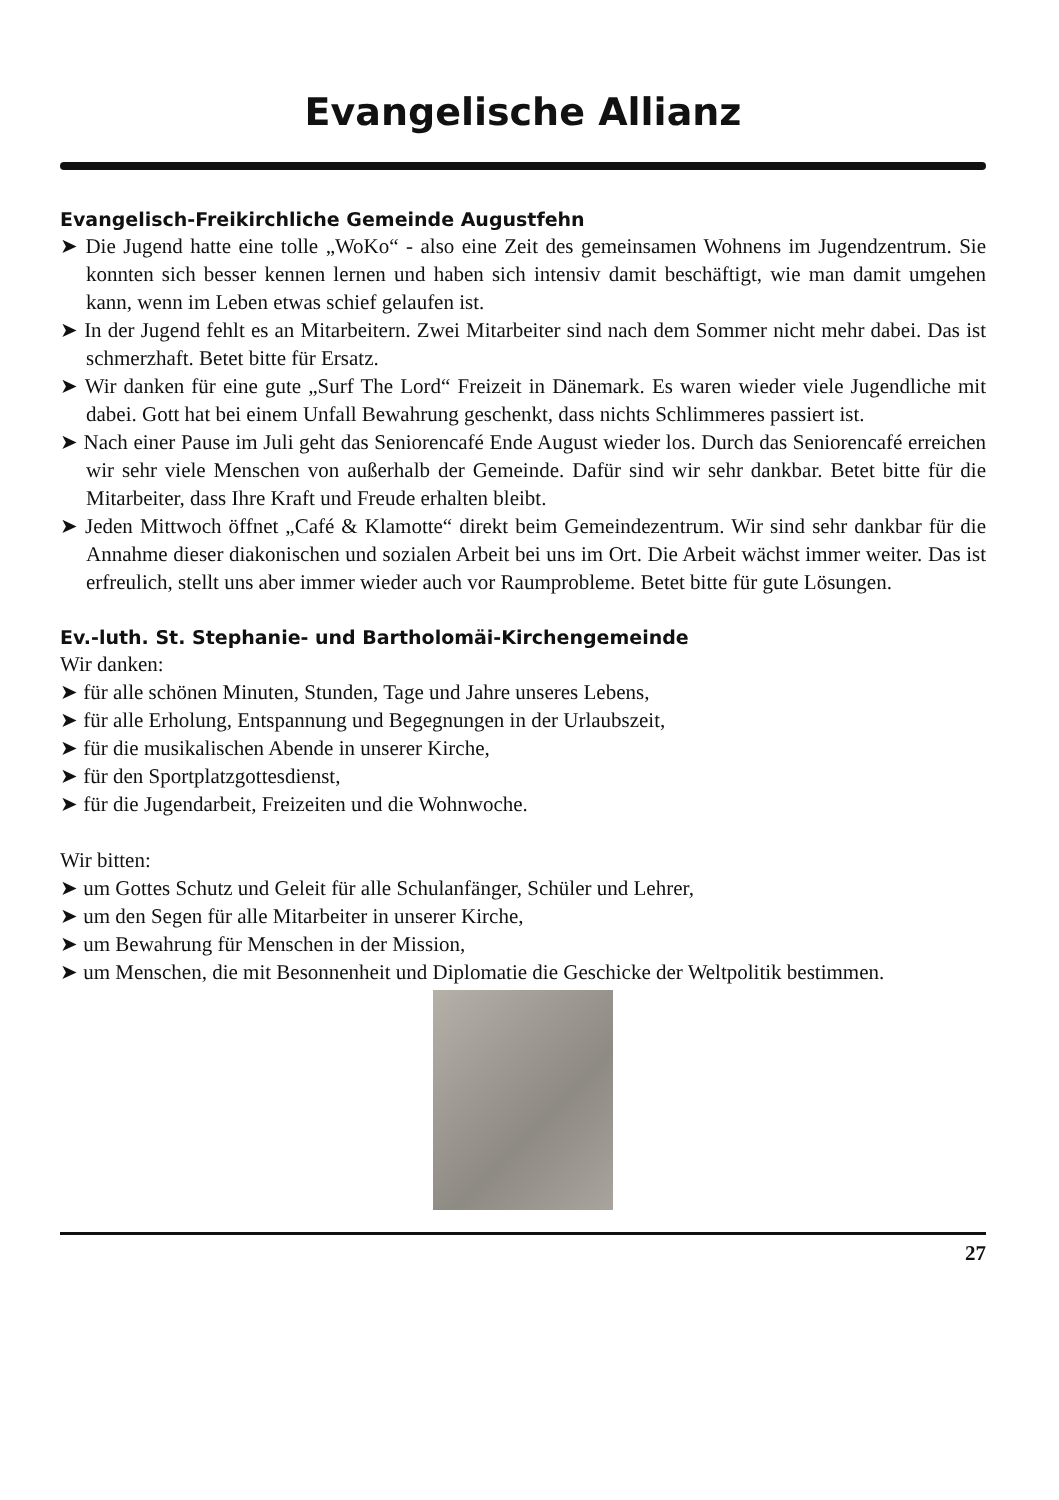Evangelische Allianz
Evangelisch-Freikirchliche Gemeinde Augustfehn
➤ Die Jugend hatte eine tolle „WoKo“ - also eine Zeit des gemeinsamen Wohnens im Jugendzentrum. Sie konnten sich besser kennen lernen und haben sich intensiv damit beschäftigt, wie man damit umgehen kann, wenn im Leben etwas schief gelaufen ist.
➤ In der Jugend fehlt es an Mitarbeitern. Zwei Mitarbeiter sind nach dem Sommer nicht mehr dabei. Das ist schmerzhaft. Betet bitte für Ersatz.
➤ Wir danken für eine gute „Surf The Lord“ Freizeit in Dänemark. Es waren wieder viele Jugendliche mit dabei. Gott hat bei einem Unfall Bewahrung geschenkt, dass nichts Schlimmeres passiert ist.
➤ Nach einer Pause im Juli geht das Seniorencafé Ende August wieder los. Durch das Seniorencafé erreichen wir sehr viele Menschen von außerhalb der Gemeinde. Dafür sind wir sehr dankbar. Betet bitte für die Mitarbeiter, dass Ihre Kraft und Freude erhalten bleibt.
➤ Jeden Mittwoch öffnet „Café & Klamotte“ direkt beim Gemeindezentrum. Wir sind sehr dankbar für die Annahme dieser diakonischen und sozialen Arbeit bei uns im Ort. Die Arbeit wächst immer weiter. Das ist erfreulich, stellt uns aber immer wieder auch vor Raumprobleme. Betet bitte für gute Lösungen.
Ev.-luth. St. Stephanie- und Bartholomäi-Kirchengemeinde
Wir danken:
➤ für alle schönen Minuten, Stunden, Tage und Jahre unseres Lebens,
➤ für alle Erholung, Entspannung und Begegnungen in der Urlaubszeit,
➤ für die musikalischen Abende in unserer Kirche,
➤ für den Sportplatzgottesdienst,
➤ für die Jugendarbeit, Freizeiten und die Wohnwoche.
Wir bitten:
➤ um Gottes Schutz und Geleit für alle Schulanfänger, Schüler und Lehrer,
➤ um den Segen für alle Mitarbeiter in unserer Kirche,
➤ um Bewahrung für Menschen in der Mission,
➤ um Menschen, die mit Besonnenheit und Diplomatie die Geschicke der Weltpolitik bestimmen.
27